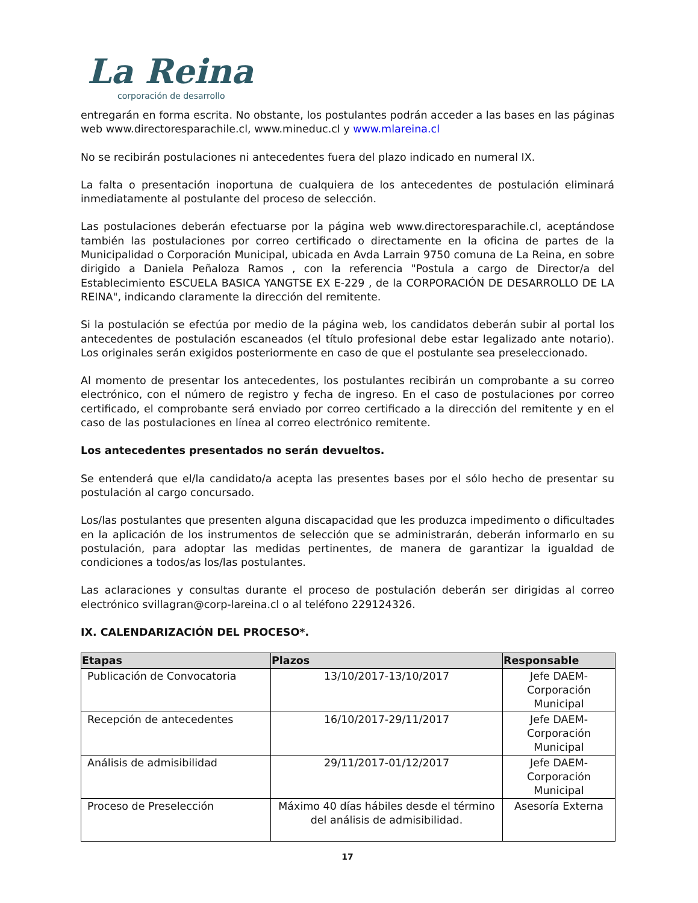La Reina
corporación de desarrollo
entregarán en forma escrita. No obstante, los postulantes podrán acceder a las bases en las páginas web www.directoresparachile.cl, www.mineduc.cl y www.mlareina.cl
No se recibirán postulaciones ni antecedentes fuera del plazo indicado en numeral IX.
La falta o presentación inoportuna de cualquiera de los antecedentes de postulación eliminará inmediatamente al postulante del proceso de selección.
Las postulaciones deberán efectuarse por la página web www.directoresparachile.cl, aceptándose también las postulaciones por correo certificado o directamente en la oficina de partes de la Municipalidad o Corporación Municipal, ubicada en Avda Larrain 9750 comuna de La Reina, en sobre dirigido a Daniela Peñaloza Ramos , con la referencia "Postula a cargo de Director/a del Establecimiento ESCUELA BASICA YANGTSE EX E-229 , de la CORPORACIÓN DE DESARROLLO DE LA REINA", indicando claramente la dirección del remitente.
Si la postulación se efectúa por medio de la página web, los candidatos deberán subir al portal los antecedentes de postulación escaneados (el título profesional debe estar legalizado ante notario). Los originales serán exigidos posteriormente en caso de que el postulante sea preseleccionado.
Al momento de presentar los antecedentes, los postulantes recibirán un comprobante a su correo electrónico, con el número de registro y fecha de ingreso. En el caso de postulaciones por correo certificado, el comprobante será enviado por correo certificado a la dirección del remitente y en el caso de las postulaciones en línea al correo electrónico remitente.
Los antecedentes presentados no serán devueltos.
Se entenderá que el/la candidato/a acepta las presentes bases por el sólo hecho de presentar su postulación al cargo concursado.
Los/las postulantes que presenten alguna discapacidad que les produzca impedimento o dificultades en la aplicación de los instrumentos de selección que se administrarán, deberán informarlo en su postulación, para adoptar las medidas pertinentes, de manera de garantizar la igualdad de condiciones a todos/as los/las postulantes.
Las aclaraciones y consultas durante el proceso de postulación deberán ser dirigidas al correo electrónico svillagran@corp-lareina.cl o al teléfono 229124326.
IX. CALENDARIZACIÓN DEL PROCESO*.
| Etapas | Plazos | Responsable |
| --- | --- | --- |
| Publicación de Convocatoria | 13/10/2017-13/10/2017 | Jefe DAEM-Corporación Municipal |
| Recepción de antecedentes | 16/10/2017-29/11/2017 | Jefe DAEM-Corporación Municipal |
| Análisis de admisibilidad | 29/11/2017-01/12/2017 | Jefe DAEM-Corporación Municipal |
| Proceso de Preselección | Máximo 40 días hábiles desde el término del análisis de admisibilidad. | Asesoría Externa |
17